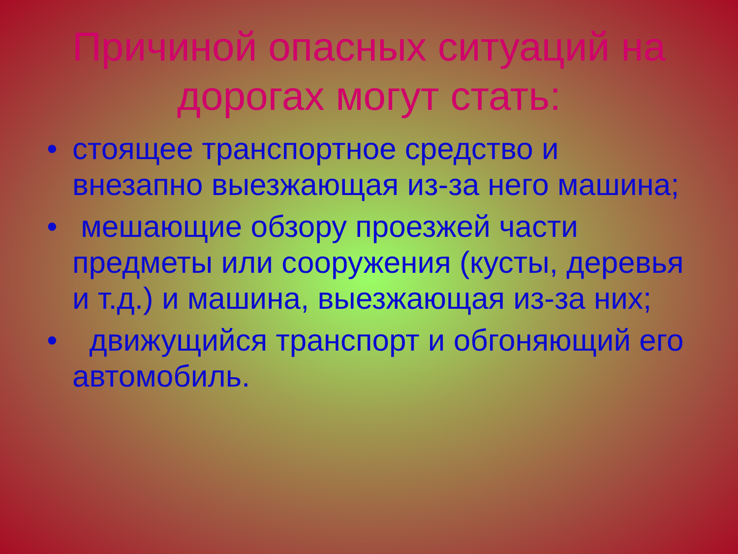Причиной опасных ситуаций на дорогах могут стать:
• стоящее транспортное средство и внезапно выезжающая из-за него машина;
• мешающие обзору проезжей части предметы или сооружения (кусты, деревья и т.д.) и машина, выезжающая из-за них;
• движущийся транспорт и обгоняющий его автомобиль.